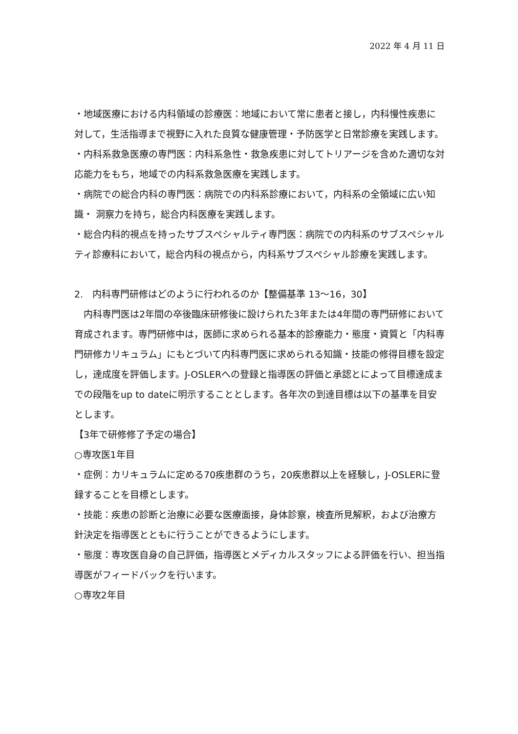2022 年 4 月 11 日
・地域医療における内科領域の診療医：地域において常に患者と接し，内科慢性疾患に対して，生活指導まで視野に入れた良質な健康管理・予防医学と日常診療を実践します。
・内科系救急医療の専門医：内科系急性・救急疾患に対してトリアージを含めた適切な対応能力をもち，地域での内科系救急医療を実践します。
・病院での総合内科の専門医：病院での内科系診療において，内科系の全領域に広い知識・ 洞察力を持ち，総合内科医療を実践します。
・総合内科的視点を持ったサブスペシャルティ専門医：病院での内科系のサブスペシャルティ診療科において，総合内科の視点から，内科系サブスペシャル診療を実践します。
2.　内科専門研修はどのように行われるのか【整備基準 13～16，30】
　内科専門医は2年間の卒後臨床研修後に設けられた3年または4年間の専門研修において育成されます。専門研修中は，医師に求められる基本的診療能力・態度・資質と「内科専門研修カリキュラム」にもとづいて内科専門医に求められる知識・技能の修得目標を設定し，達成度を評価します。J-OSLERへの登録と指導医の評価と承認とによって目標達成までの段階をup to dateに明示することとします。各年次の到達目標は以下の基準を目安とします。
【3年で研修修了予定の場合】
○専攻医1年目
・症例：カリキュラムに定める70疾患群のうち，20疾患群以上を経験し，J-OSLERに登録することを目標とします。
・技能：疾患の診断と治療に必要な医療面接，身体診察，検査所見解釈，および治療方針決定を指導医とともに行うことができるようにします。
・態度：専攻医自身の自己評価，指導医とメディカルスタッフによる評価を行い、担当指導医がフィードバックを行います。
○専攻2年目